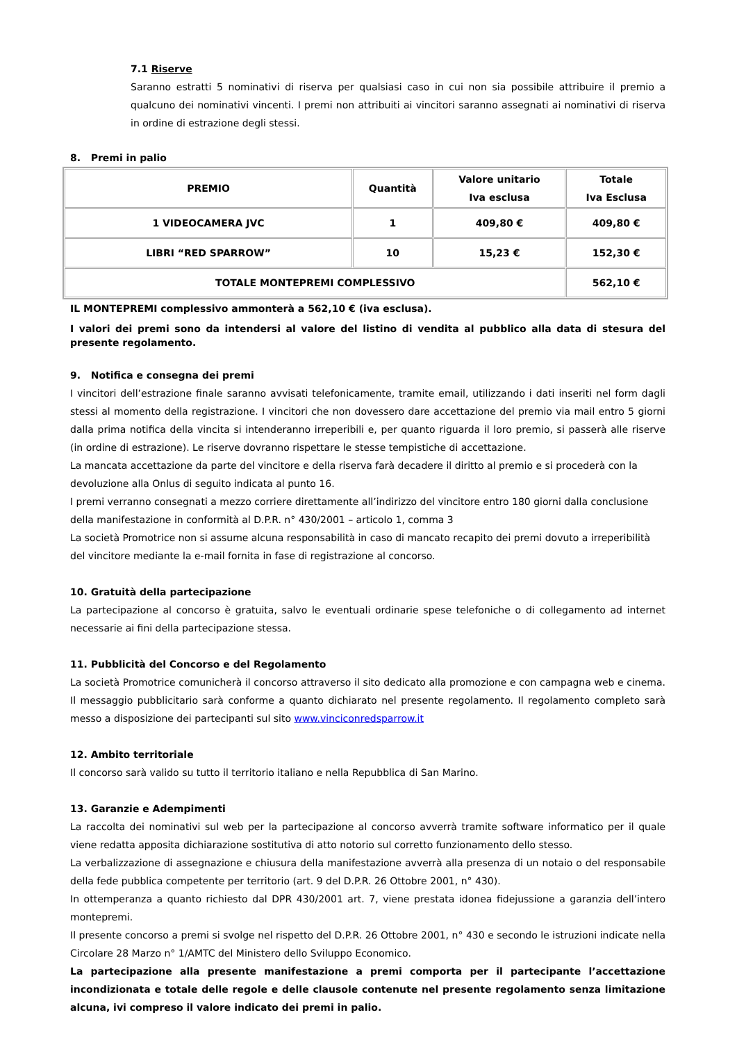7.1 Riserve
Saranno estratti 5 nominativi di riserva per qualsiasi caso in cui non sia possibile attribuire il premio a qualcuno dei nominativi vincenti. I premi non attribuiti ai vincitori saranno assegnati ai nominativi di riserva in ordine di estrazione degli stessi.
8. Premi in palio
| PREMIO | Quantità | Valore unitario Iva esclusa | Totale Iva Esclusa |
| --- | --- | --- | --- |
| 1 VIDEOCAMERA JVC | 1 | 409,80 € | 409,80 € |
| LIBRI “RED SPARROW” | 10 | 15,23 € | 152,30 € |
| TOTALE MONTEPREMI COMPLESSIVO | | | 562,10 € |
IL MONTEPREMI complessivo ammonterà a 562,10 € (iva esclusa).
I valori dei premi sono da intendersi al valore del listino di vendita al pubblico alla data di stesura del presente regolamento.
9. Notifica e consegna dei premi
I vincitori dell’estrazione finale saranno avvisati telefonicamente, tramite email, utilizzando i dati inseriti nel form dagli stessi al momento della registrazione. I vincitori che non dovessero dare accettazione del premio via mail entro 5 giorni dalla prima notifica della vincita si intenderanno irreperibili e, per quanto riguarda il loro premio, si passerà alle riserve (in ordine di estrazione). Le riserve dovranno rispettare le stesse tempistiche di accettazione.
La mancata accettazione da parte del vincitore e della riserva farà decadere il diritto al premio e si procederà con la devoluzione alla Onlus di seguito indicata al punto 16.
I premi verranno consegnati a mezzo corriere direttamente all’indirizzo del vincitore entro 180 giorni dalla conclusione della manifestazione in conformità al D.P.R. n° 430/2001 – articolo 1, comma 3
La società Promotrice non si assume alcuna responsabilità in caso di mancato recapito dei premi dovuto a irreperibilità del vincitore mediante la e-mail fornita in fase di registrazione al concorso.
10. Gratuità della partecipazione
La partecipazione al concorso è gratuita, salvo le eventuali ordinarie spese telefoniche o di collegamento ad internet necessarie ai fini della partecipazione stessa.
11. Pubblicità del Concorso e del Regolamento
La società Promotrice comunicherà il concorso attraverso il sito dedicato alla promozione e con campagna web e cinema. Il messaggio pubblicitario sarà conforme a quanto dichiarato nel presente regolamento. Il regolamento completo sarà messo a disposizione dei partecipanti sul sito www.vinciconredsparrow.it
12. Ambito territoriale
Il concorso sarà valido su tutto il territorio italiano e nella Repubblica di San Marino.
13. Garanzie e Adempimenti
La raccolta dei nominativi sul web per la partecipazione al concorso avverrà tramite software informatico per il quale viene redatta apposita dichiarazione sostitutiva di atto notorio sul corretto funzionamento dello stesso.
La verbalizzazione di assegnazione e chiusura della manifestazione avverrà alla presenza di un notaio o del responsabile della fede pubblica competente per territorio (art. 9 del D.P.R. 26 Ottobre 2001, n° 430).
In ottemperanza a quanto richiesto dal DPR 430/2001 art. 7, viene prestata idonea fidejussione a garanzia dell’intero montepremi.
Il presente concorso a premi si svolge nel rispetto del D.P.R. 26 Ottobre 2001, n° 430 e secondo le istruzioni indicate nella Circolare 28 Marzo n° 1/AMTC del Ministero dello Sviluppo Economico.
La partecipazione alla presente manifestazione a premi comporta per il partecipante l’accettazione incondizionata e totale delle regole e delle clausole contenute nel presente regolamento senza limitazione alcuna, ivi compreso il valore indicato dei premi in palio.